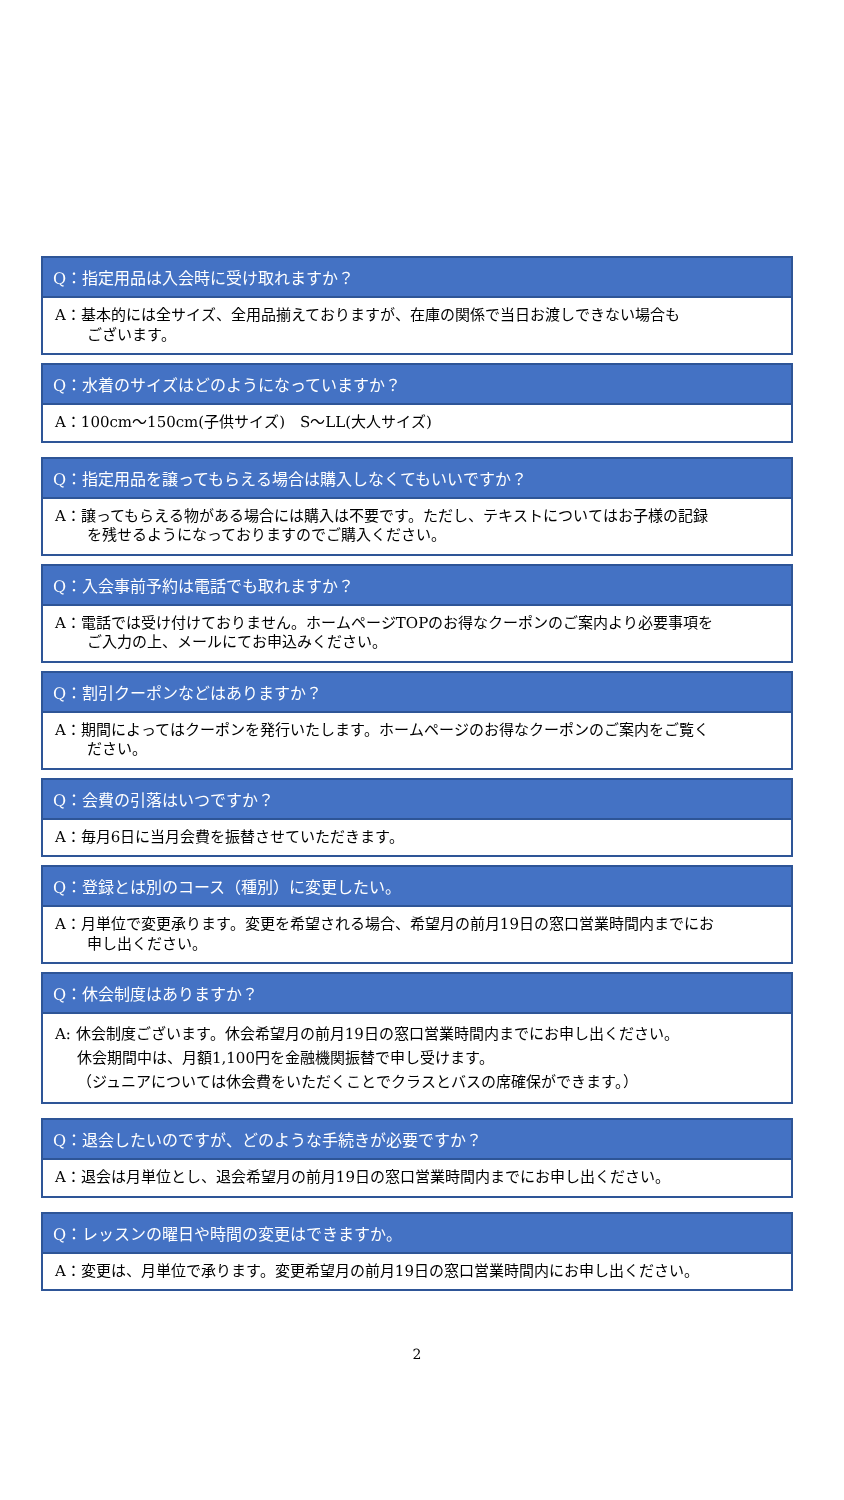Q：指定用品は入会時に受け取れますか？
A：基本的には全サイズ、全用品揃えておりますが、在庫の関係で当日お渡しできない場合も
ございます。
Q：水着のサイズはどのようになっていますか？
A：100cm～150cm(子供サイズ)　S～LL(大人サイズ)
Q：指定用品を譲ってもらえる場合は購入しなくてもいいですか？
A：譲ってもらえる物がある場合には購入は不要です。ただし、テキストについてはお子様の記録
を残せるようになっておりますのでご購入ください。
Q：入会事前予約は電話でも取れますか？
A：電話では受け付けておりません。ホームページTOPのお得なクーポンのご案内より必要事項を
ご入力の上、メールにてお申込みください。
Q：割引クーポンなどはありますか？
A：期間によってはクーポンを発行いたします。ホームページのお得なクーポンのご案内をご覧く
ださい。
Q：会費の引落はいつですか？
A：毎月6日に当月会費を振替させていただきます。
Q：登録とは別のコース（種別）に変更したい。
A：月単位で変更承ります。変更を希望される場合、希望月の前月19日の窓口営業時間内までにお
申し出ください。
Q：休会制度はありますか？
A: 休会制度ございます。休会希望月の前月19日の窓口営業時間内までにお申し出ください。
休会期間中は、月額1,100円を金融機関振替で申し受けます。
（ジュニアについては休会費をいただくことでクラスとバスの席確保ができます。）
Q：退会したいのですが、どのような手続きが必要ですか？
A：退会は月単位とし、退会希望月の前月19日の窓口営業時間内までにお申し出ください。
Q：レッスンの曜日や時間の変更はできますか。
A：変更は、月単位で承ります。変更希望月の前月19日の窓口営業時間内にお申し出ください。
2